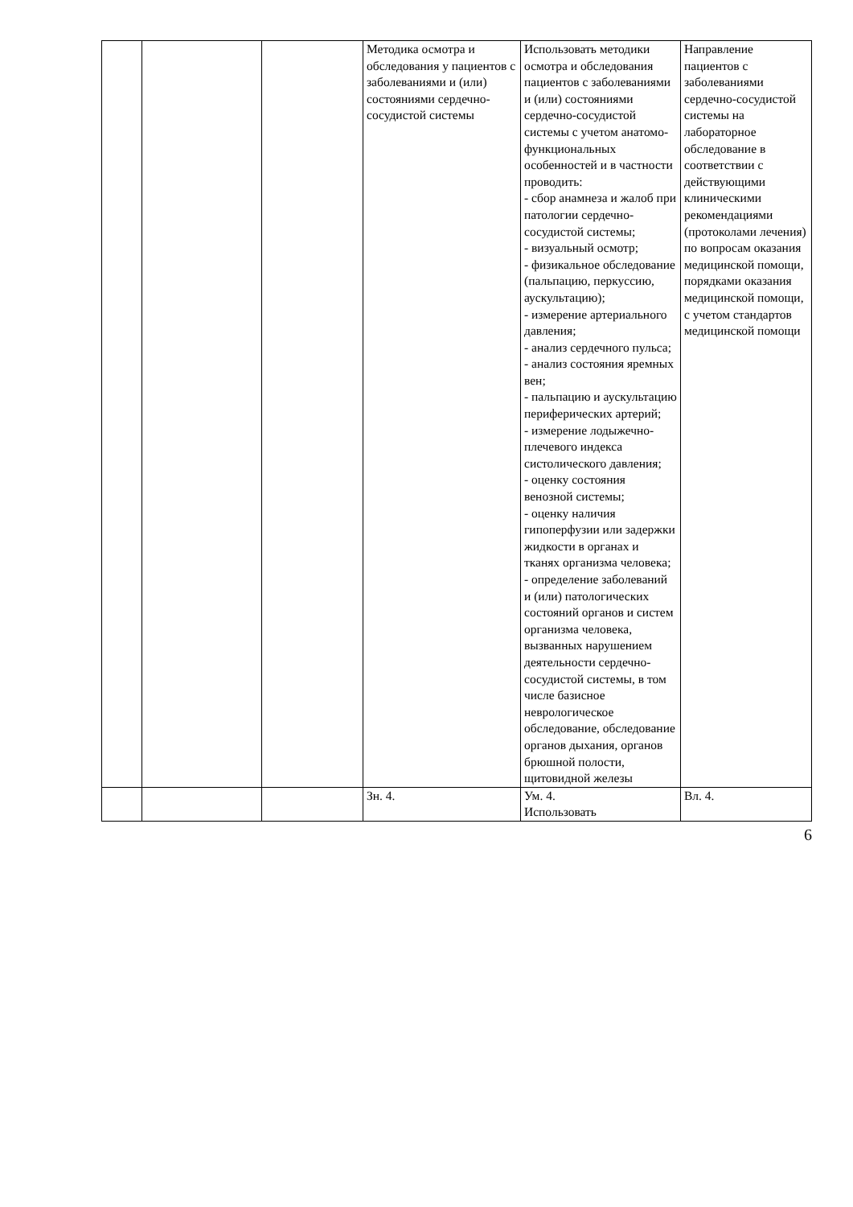| | | | Методика осмотра и обследования у пациентов с заболеваниями и (или) состояниями сердечно-сосудистой системы | Использовать методики осмотра и обследования пациентов с заболеваниями и (или) состояниями сердечно-сосудистой системы с учетом анатомо-функциональных особенностей и в частности проводить: - сбор анамнеза и жалоб при патологии сердечно-сосудистой системы; - визуальный осмотр; - физикальное обследование (пальпацию, перкуссию, аускультацию); - измерение артериального давления; - анализ сердечного пульса; - анализ состояния яремных вен; - пальпацию и аускультацию периферических артерий; - измерение лодыжечно-плечевого индекса систолического давления; - оценку состояния венозной системы; - оценку наличия гипоперфузии или задержки жидкости в органах и тканях организма человека; - определение заболеваний и (или) патологических состояний органов и систем организма человека, вызванных нарушением деятельности сердечно-сосудистой системы, в том числе базисное неврологическое обследование, обследование органов дыхания, органов брюшной полости, щитовидной железы | Направление пациентов с заболеваниями сердечно-сосудистой системы на лабораторное обследование в соответствии с действующими клиническими рекомендациями (протоколами лечения) по вопросам оказания медицинской помощи, порядками оказания медицинской помощи, с учетом стандартов медицинской помощи |
| | | | Зн. 4. | Ум. 4. Использовать | Вл. 4. |
6